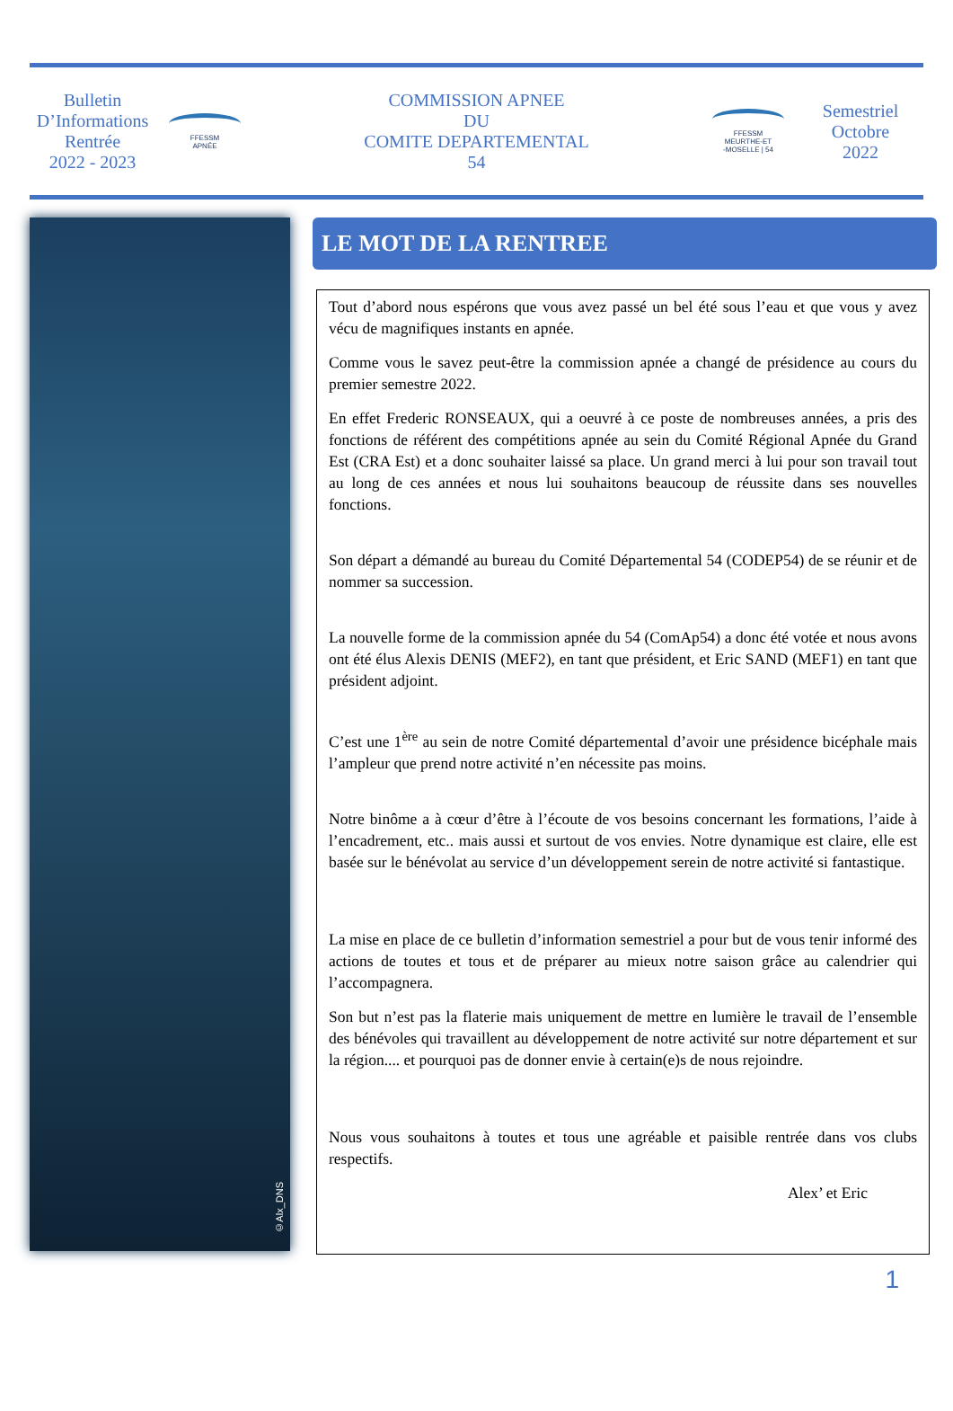Bulletin
D’Informations
Rentrée
2022 - 2023
FFESSM
APNÉE
COMMISSION APNEE
DU
COMITE DEPARTEMENTAL
54
FFESSM
MEURTHE-ET
-MOSELLE | 54
Semestriel
Octobre
2022
©Alx_DNS
LE MOT DE LA RENTREE
Tout d’abord nous espérons que vous avez passé un bel été sous l’eau et que vous y avez vécu de magnifiques instants en apnée.
Comme vous le savez peut-être la commission apnée a changé de présidence au cours du premier semestre 2022.
En effet Frederic RONSEAUX, qui a oeuvré à ce poste de nombreuses années, a pris des fonctions de référent des compétitions apnée au sein du Comité Régional Apnée du Grand Est (CRA Est) et a donc souhaiter laissé sa place. Un grand merci à lui pour son travail tout au long de ces années et nous lui souhaitons beaucoup de réussite dans ses nouvelles fonctions.
Son départ a démandé au bureau du Comité Départemental 54 (CODEP54) de se réunir et de nommer sa succession.
La nouvelle forme de la commission apnée du 54 (ComAp54) a donc été votée et nous avons ont été élus Alexis DENIS (MEF2), en tant que président, et Eric SAND (MEF1) en tant que président adjoint.
C’est une 1<sup>ère</sup> au sein de notre Comité départemental d’avoir une présidence bicéphale mais l’ampleur que prend notre activité n’en nécessite pas moins.
Notre binôme a à cœur d’être à l’écoute de vos besoins concernant les formations, l’aide à l’encadrement, etc.. mais aussi et surtout de vos envies. Notre dynamique est claire, elle est basée sur le bénévolat au service d’un développement serein de notre activité si fantastique.
La mise en place de ce bulletin d’information semestriel a pour but de vous tenir informé des actions de toutes et tous et de préparer au mieux notre saison grâce au calendrier qui l’accompagnera.
Son but n’est pas la flaterie mais uniquement de mettre en lumière le travail de l’ensemble des bénévoles qui travaillent au développement de notre activité sur notre département et sur la région.... et pourquoi pas de donner envie à certain(e)s de nous rejoindre.
Nous vous souhaitons à toutes et tous une agréable et paisible rentrée dans vos clubs respectifs.
Alex’ et Eric
1